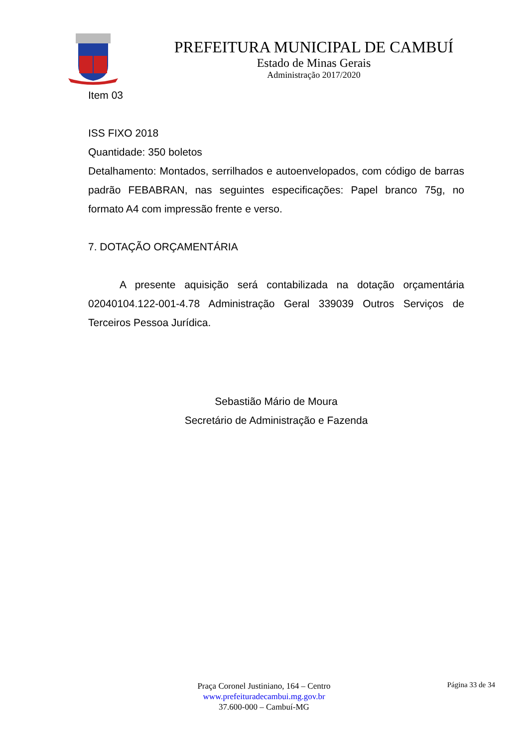PREFEITURA MUNICIPAL DE CAMBUÍ
Estado de Minas Gerais
Administração 2017/2020
Item 03
ISS FIXO 2018
Quantidade: 350 boletos
Detalhamento: Montados, serrilhados e autoenvelopados, com código de barras padrão FEBABRAN, nas seguintes especificações: Papel branco 75g, no formato A4 com impressão frente e verso.
7. DOTAÇÃO ORÇAMENTÁRIA
A presente aquisição será contabilizada na dotação orçamentária 02040104.122-001-4.78 Administração Geral 339039 Outros Serviços de Terceiros Pessoa Jurídica.
Sebastião Mário de Moura
Secretário de Administração e Fazenda
Página 33 de 34
Praça Coronel Justiniano, 164 – Centro
www.prefeituradecambui.mg.gov.br
37.600-000 – Cambuí-MG